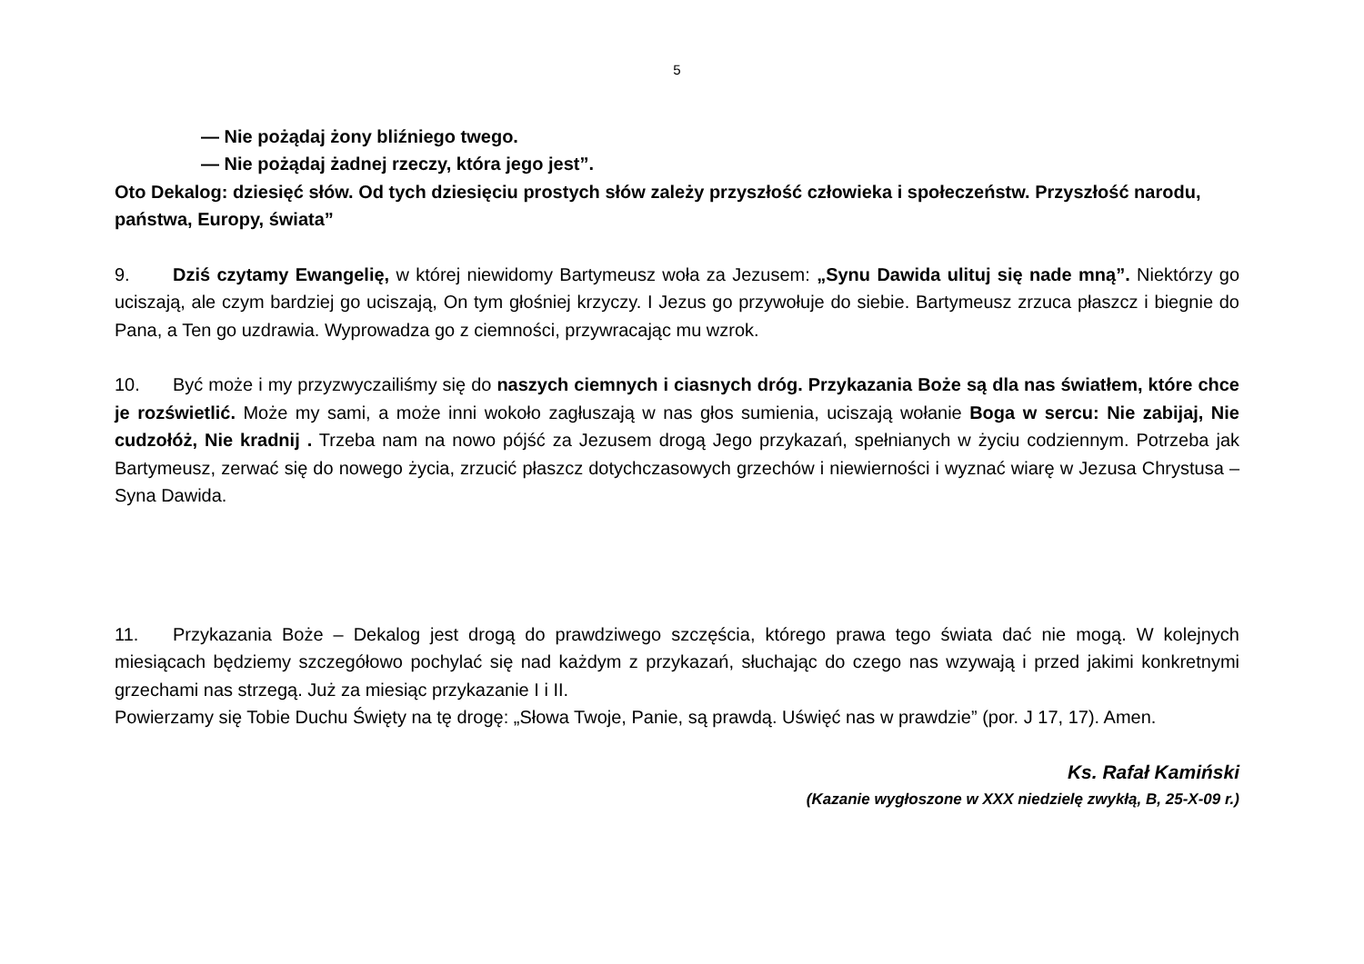5
— Nie pożądaj żony bliźniego twego.
— Nie pożądaj żadnej rzeczy, która jego jest”.
Oto Dekalog: dziesięć słów. Od tych dziesięciu prostych słów zależy przyszłość człowieka i społeczeństw. Przyszłość narodu, państwa, Europy, świata”
9. Dziś czytamy Ewangelię, w której niewidomy Bartymeusz woła za Jezusem: „Synu Dawida ulituj się nade mną”. Niektórzy go uciszają, ale czym bardziej go uciszają, On tym głośniej krzyczy. I Jezus go przywołuje do siebie. Bartymeusz zrzuca płaszcz i biegnie do Pana, a Ten go uzdrawia. Wyprowadza go z ciemności, przywracając mu wzrok.
10. Być może i my przyzwyczailiśmy się do naszych ciemnych i ciasnych dróg. Przykazania Boże są dla nas światłem, które chce je rozświetlić. Może my sami, a może inni wokoło zagłuszają w nas głos sumienia, uciszają wołanie Boga w sercu: Nie zabijaj, Nie cudzołóż, Nie kradnij . Trzeba nam na nowo pójść za Jezusem drogą Jego przykazań, spełnianych w życiu codziennym. Potrzeba jak Bartymeusz, zerwać się do nowego życia, zrzucić płaszcz dotychczasowych grzechów i niewierności i wyznać wiarę w Jezusa Chrystusa – Syna Dawida.
11. Przykazania Boże – Dekalog jest drogą do prawdziwego szczęścia, którego prawa tego świata dać nie mogą. W kolejnych miesiącach będziemy szczegółowo pochylać się nad każdym z przykazań, słuchając do czego nas wzywają i przed jakimi konkretnymi grzechami nas strzegą. Już za miesiąc przykazanie I i II.
Powierzamy się Tobie Duchu Święty na tę drogę: „Słowa Twoje, Panie, są prawdą. Uświęć nas w prawdzie” (por. J 17, 17). Amen.
Ks. Rafał Kamiński
(Kazanie wygłoszone w XXX niedzielę zwykłą, B, 25-X-09 r.)